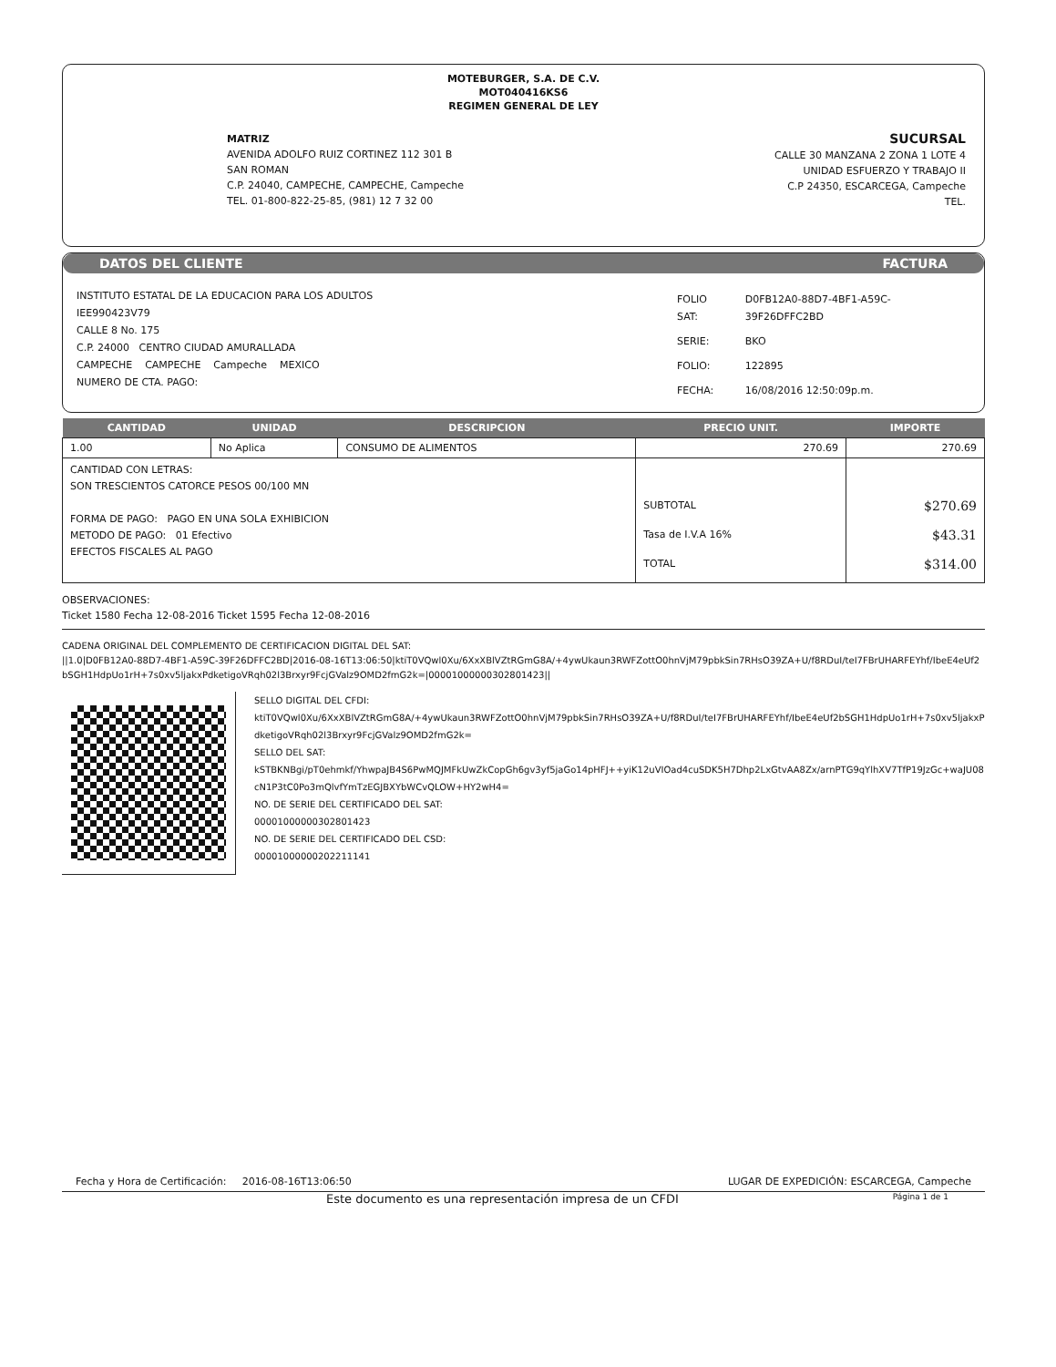MOTEBURGER, S.A. DE C.V.
MOT040416KS6
REGIMEN GENERAL DE LEY
MATRIZ
AVENIDA ADOLFO RUIZ CORTINEZ 112 301 B
SAN ROMAN
C.P. 24040, CAMPECHE, CAMPECHE, Campeche
TEL. 01-800-822-25-85, (981) 12 7 32 00
SUCURSAL
CALLE 30 MANZANA 2 ZONA 1 LOTE 4
UNIDAD ESFUERZO Y TRABAJO II
C.P 24350, ESCARCEGA, Campeche
TEL.
DATOS DEL CLIENTE FACTURA
INSTITUTO ESTATAL DE LA EDUCACION PARA LOS ADULTOS
IEE990423V79
CALLE 8 No. 175
C.P. 24000 CENTRO CIUDAD AMURALLADA
CAMPECHE CAMPECHE Campeche MEXICO
NUMERO DE CTA. PAGO:
| FOLIO SAT: | D0FB12A0-88D7-4BF1-A59C-39F26DFFC2BD |
| SERIE: | BKO |
| FOLIO: | 122895 |
| FECHA: | 16/08/2016 12:50:09p.m. |
| CANTIDAD | UNIDAD | DESCRIPCION | PRECIO UNIT. | IMPORTE |
| --- | --- | --- | --- | --- |
| 1.00 | No Aplica | CONSUMO DE ALIMENTOS | 270.69 | 270.69 |
| CANTIDAD CON LETRAS: SON TRESCIENTOS CATORCE PESOS 00/100 MN FORMA DE PAGO: PAGO EN UNA SOLA EXHIBICION METODO DE PAGO: 01 Efectivo EFECTOS FISCALES AL PAGO | | | SUBTOTAL Tasa de I.V.A 16% TOTAL | $270.69 $43.31 $314.00 |
OBSERVACIONES:
Ticket 1580 Fecha 12-08-2016 Ticket 1595 Fecha 12-08-2016
CADENA ORIGINAL DEL COMPLEMENTO DE CERTIFICACION DIGITAL DEL SAT:
||1.0|D0FB12A0-88D7-4BF1-A59C-39F26DFFC2BD|2016-08-16T13:06:50|ktiT0VQwl0Xu/6XxXBlVZtRGmG8A/+4ywUkaun3RWFZottO0hnVjM79pbkSin7RHsO39ZA+U/f8RDuI/teI7FBrUHARFEYhf/IbeE4eUf2bSGH1HdpUo1rH+7s0xv5ljakxPdketigoVRqh02l3Brxyr9FcjGValz9OMD2fmG2k=|00001000000302801423||
SELLO DIGITAL DEL CFDI:
ktiT0VQwl0Xu/6XxXBlVZtRGmG8A/+4ywUkaun3RWFZottO0hnVjM79pbkSin7RHsO39ZA+U/f8RDuI/teI7FBrUHARFEYhf/IbeE4eUf2bSGH1HdpUo1rH+7s0xv5ljakxPdketigoVRqh02l3Brxyr9FcjGValz9OMD2fmG2k=
SELLO DEL SAT:
kSTBKNBgi/pT0ehmkf/YhwpaJB4S6PwMQJMFkUwZkCopGh6gv3yf5jaGo14pHFJ++yiK12uVIOad4cuSDK5H7Dhp2LxGtvAA8Zx/arnPTG9qYlhXV7TfP19JzGc+waJU08cN1P3tC0Po3mQlvfYmTzEGJBXYbWCvQLOW+HY2wH4=
NO. DE SERIE DEL CERTIFICADO DEL SAT:
00001000000302801423
NO. DE SERIE DEL CERTIFICADO DEL CSD:
00001000000202211141
Fecha y Hora de Certificación: 2016-08-16T13:06:50 LUGAR DE EXPEDICIÓN: ESCARCEGA, Campeche
Este documento es una representación impresa de un CFDI Página 1 de 1